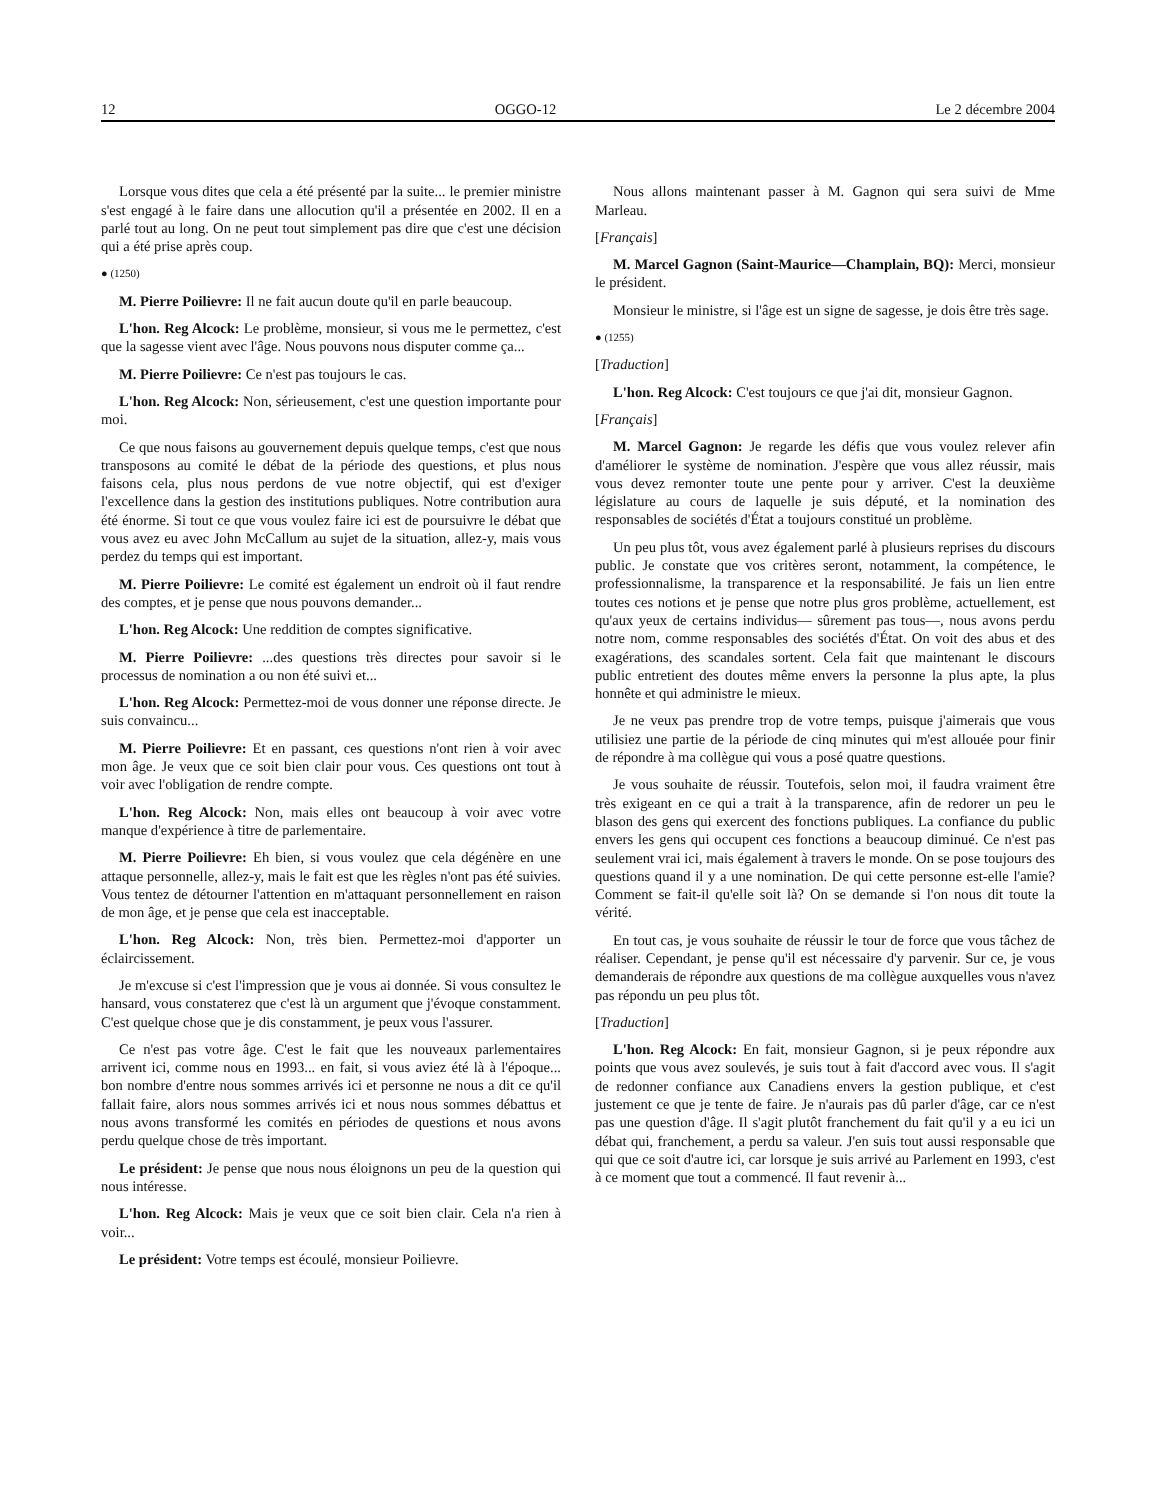12 OGGO-12 Le 2 décembre 2004
Lorsque vous dites que cela a été présenté par la suite... le premier ministre s'est engagé à le faire dans une allocution qu'il a présentée en 2002. Il en a parlé tout au long. On ne peut tout simplement pas dire que c'est une décision qui a été prise après coup.
● (1250)
M. Pierre Poilievre: Il ne fait aucun doute qu'il en parle beaucoup.
L'hon. Reg Alcock: Le problème, monsieur, si vous me le permettez, c'est que la sagesse vient avec l'âge. Nous pouvons nous disputer comme ça...
M. Pierre Poilievre: Ce n'est pas toujours le cas.
L'hon. Reg Alcock: Non, sérieusement, c'est une question importante pour moi.
Ce que nous faisons au gouvernement depuis quelque temps, c'est que nous transposons au comité le débat de la période des questions, et plus nous faisons cela, plus nous perdons de vue notre objectif, qui est d'exiger l'excellence dans la gestion des institutions publiques. Notre contribution aura été énorme. Si tout ce que vous voulez faire ici est de poursuivre le débat que vous avez eu avec John McCallum au sujet de la situation, allez-y, mais vous perdez du temps qui est important.
M. Pierre Poilievre: Le comité est également un endroit où il faut rendre des comptes, et je pense que nous pouvons demander...
L'hon. Reg Alcock: Une reddition de comptes significative.
M. Pierre Poilievre: ...des questions très directes pour savoir si le processus de nomination a ou non été suivi et...
L'hon. Reg Alcock: Permettez-moi de vous donner une réponse directe. Je suis convaincu...
M. Pierre Poilievre: Et en passant, ces questions n'ont rien à voir avec mon âge. Je veux que ce soit bien clair pour vous. Ces questions ont tout à voir avec l'obligation de rendre compte.
L'hon. Reg Alcock: Non, mais elles ont beaucoup à voir avec votre manque d'expérience à titre de parlementaire.
M. Pierre Poilievre: Eh bien, si vous voulez que cela dégénère en une attaque personnelle, allez-y, mais le fait est que les règles n'ont pas été suivies. Vous tentez de détourner l'attention en m'attaquant personnellement en raison de mon âge, et je pense que cela est inacceptable.
L'hon. Reg Alcock: Non, très bien. Permettez-moi d'apporter un éclaircissement.
Je m'excuse si c'est l'impression que je vous ai donnée. Si vous consultez le hansard, vous constaterez que c'est là un argument que j'évoque constamment. C'est quelque chose que je dis constamment, je peux vous l'assurer.
Ce n'est pas votre âge. C'est le fait que les nouveaux parlementaires arrivent ici, comme nous en 1993... en fait, si vous aviez été là à l'époque... bon nombre d'entre nous sommes arrivés ici et personne ne nous a dit ce qu'il fallait faire, alors nous sommes arrivés ici et nous nous sommes débattus et nous avons transformé les comités en périodes de questions et nous avons perdu quelque chose de très important.
Le président: Je pense que nous nous éloignons un peu de la question qui nous intéresse.
L'hon. Reg Alcock: Mais je veux que ce soit bien clair. Cela n'a rien à voir...
Le président: Votre temps est écoulé, monsieur Poilievre.
Nous allons maintenant passer à M. Gagnon qui sera suivi de Mme Marleau.
[Français]
M. Marcel Gagnon (Saint-Maurice—Champlain, BQ): Merci, monsieur le président.
Monsieur le ministre, si l'âge est un signe de sagesse, je dois être très sage.
● (1255)
[Traduction]
L'hon. Reg Alcock: C'est toujours ce que j'ai dit, monsieur Gagnon.
[Français]
M. Marcel Gagnon: Je regarde les défis que vous voulez relever afin d'améliorer le système de nomination. J'espère que vous allez réussir, mais vous devez remonter toute une pente pour y arriver. C'est la deuxième législature au cours de laquelle je suis député, et la nomination des responsables de sociétés d'État a toujours constitué un problème.
Un peu plus tôt, vous avez également parlé à plusieurs reprises du discours public. Je constate que vos critères seront, notamment, la compétence, le professionnalisme, la transparence et la responsabilité. Je fais un lien entre toutes ces notions et je pense que notre plus gros problème, actuellement, est qu'aux yeux de certains individus— sûrement pas tous—, nous avons perdu notre nom, comme responsables des sociétés d'État. On voit des abus et des exagérations, des scandales sortent. Cela fait que maintenant le discours public entretient des doutes même envers la personne la plus apte, la plus honnête et qui administre le mieux.
Je ne veux pas prendre trop de votre temps, puisque j'aimerais que vous utilisiez une partie de la période de cinq minutes qui m'est allouée pour finir de répondre à ma collègue qui vous a posé quatre questions.
Je vous souhaite de réussir. Toutefois, selon moi, il faudra vraiment être très exigeant en ce qui a trait à la transparence, afin de redorer un peu le blason des gens qui exercent des fonctions publiques. La confiance du public envers les gens qui occupent ces fonctions a beaucoup diminué. Ce n'est pas seulement vrai ici, mais également à travers le monde. On se pose toujours des questions quand il y a une nomination. De qui cette personne est-elle l'amie? Comment se fait-il qu'elle soit là? On se demande si l'on nous dit toute la vérité.
En tout cas, je vous souhaite de réussir le tour de force que vous tâchez de réaliser. Cependant, je pense qu'il est nécessaire d'y parvenir. Sur ce, je vous demanderais de répondre aux questions de ma collègue auxquelles vous n'avez pas répondu un peu plus tôt.
[Traduction]
L'hon. Reg Alcock: En fait, monsieur Gagnon, si je peux répondre aux points que vous avez soulevés, je suis tout à fait d'accord avec vous. Il s'agit de redonner confiance aux Canadiens envers la gestion publique, et c'est justement ce que je tente de faire. Je n'aurais pas dû parler d'âge, car ce n'est pas une question d'âge. Il s'agit plutôt franchement du fait qu'il y a eu ici un débat qui, franchement, a perdu sa valeur. J'en suis tout aussi responsable que qui que ce soit d'autre ici, car lorsque je suis arrivé au Parlement en 1993, c'est à ce moment que tout a commencé. Il faut revenir à...